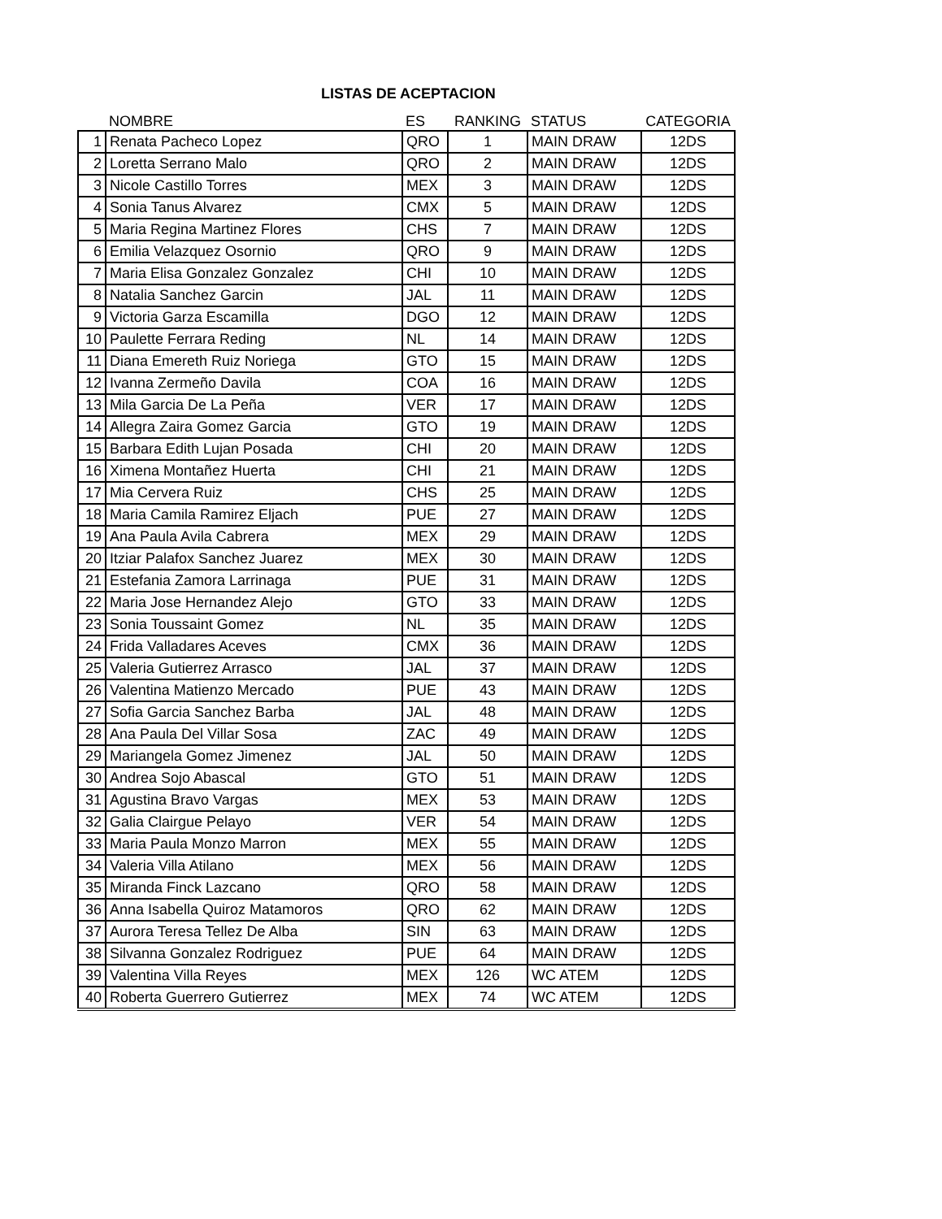LISTAS DE ACEPTACION
| | NOMBRE | ES | RANKING | STATUS | CATEGORIA |
| --- | --- | --- | --- | --- | --- |
| 1 | Renata Pacheco Lopez | QRO | 1 | MAIN DRAW | 12DS |
| 2 | Loretta Serrano Malo | QRO | 2 | MAIN DRAW | 12DS |
| 3 | Nicole Castillo Torres | MEX | 3 | MAIN DRAW | 12DS |
| 4 | Sonia Tanus Alvarez | CMX | 5 | MAIN DRAW | 12DS |
| 5 | Maria Regina Martinez Flores | CHS | 7 | MAIN DRAW | 12DS |
| 6 | Emilia Velazquez Osornio | QRO | 9 | MAIN DRAW | 12DS |
| 7 | Maria Elisa Gonzalez Gonzalez | CHI | 10 | MAIN DRAW | 12DS |
| 8 | Natalia Sanchez Garcin | JAL | 11 | MAIN DRAW | 12DS |
| 9 | Victoria Garza Escamilla | DGO | 12 | MAIN DRAW | 12DS |
| 10 | Paulette Ferrara Reding | NL | 14 | MAIN DRAW | 12DS |
| 11 | Diana Emereth Ruiz Noriega | GTO | 15 | MAIN DRAW | 12DS |
| 12 | Ivanna Zermeño Davila | COA | 16 | MAIN DRAW | 12DS |
| 13 | Mila Garcia De La Peña | VER | 17 | MAIN DRAW | 12DS |
| 14 | Allegra Zaira Gomez Garcia | GTO | 19 | MAIN DRAW | 12DS |
| 15 | Barbara Edith Lujan Posada | CHI | 20 | MAIN DRAW | 12DS |
| 16 | Ximena Montañez Huerta | CHI | 21 | MAIN DRAW | 12DS |
| 17 | Mia Cervera Ruiz | CHS | 25 | MAIN DRAW | 12DS |
| 18 | Maria Camila Ramirez Eljach | PUE | 27 | MAIN DRAW | 12DS |
| 19 | Ana Paula Avila Cabrera | MEX | 29 | MAIN DRAW | 12DS |
| 20 | Itziar Palafox Sanchez Juarez | MEX | 30 | MAIN DRAW | 12DS |
| 21 | Estefania Zamora Larrinaga | PUE | 31 | MAIN DRAW | 12DS |
| 22 | Maria Jose Hernandez Alejo | GTO | 33 | MAIN DRAW | 12DS |
| 23 | Sonia Toussaint Gomez | NL | 35 | MAIN DRAW | 12DS |
| 24 | Frida Valladares Aceves | CMX | 36 | MAIN DRAW | 12DS |
| 25 | Valeria Gutierrez Arrasco | JAL | 37 | MAIN DRAW | 12DS |
| 26 | Valentina Matienzo Mercado | PUE | 43 | MAIN DRAW | 12DS |
| 27 | Sofia Garcia Sanchez Barba | JAL | 48 | MAIN DRAW | 12DS |
| 28 | Ana Paula Del Villar Sosa | ZAC | 49 | MAIN DRAW | 12DS |
| 29 | Mariangela Gomez Jimenez | JAL | 50 | MAIN DRAW | 12DS |
| 30 | Andrea Sojo Abascal | GTO | 51 | MAIN DRAW | 12DS |
| 31 | Agustina Bravo Vargas | MEX | 53 | MAIN DRAW | 12DS |
| 32 | Galia Clairgue Pelayo | VER | 54 | MAIN DRAW | 12DS |
| 33 | Maria Paula Monzo Marron | MEX | 55 | MAIN DRAW | 12DS |
| 34 | Valeria Villa Atilano | MEX | 56 | MAIN DRAW | 12DS |
| 35 | Miranda Finck Lazcano | QRO | 58 | MAIN DRAW | 12DS |
| 36 | Anna Isabella Quiroz Matamoros | QRO | 62 | MAIN DRAW | 12DS |
| 37 | Aurora Teresa Tellez De Alba | SIN | 63 | MAIN DRAW | 12DS |
| 38 | Silvanna Gonzalez Rodriguez | PUE | 64 | MAIN DRAW | 12DS |
| 39 | Valentina Villa Reyes | MEX | 126 | WC ATEM | 12DS |
| 40 | Roberta Guerrero Gutierrez | MEX | 74 | WC ATEM | 12DS |